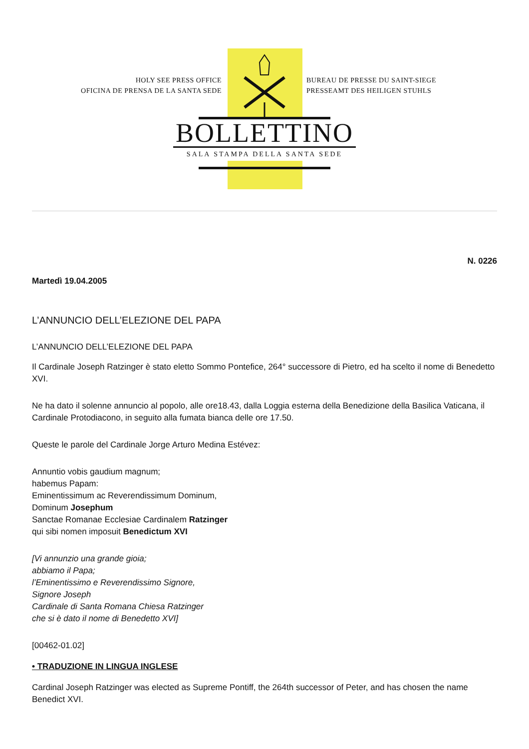HOLY SEE PRESS OFFICE
OFICINA DE PRENSA DE LA SANTA SEDE
BUREAU DE PRESSE DU SAINT-SIEGE
PRESSEAMT DES HEILIGEN STUHLS
BOLLETTINO
SALA STAMPA DELLA SANTA SEDE
N. 0226
Martedì 19.04.2005
L’ANNUNCIO DELL’ELEZIONE DEL PAPA
L’ANNUNCIO DELL’ELEZIONE DEL PAPA
Il Cardinale Joseph Ratzinger è stato eletto Sommo Pontefice, 264° successore di Pietro, ed ha scelto il nome di Benedetto XVI.
Ne ha dato il solenne annuncio al popolo, alle ore18.43, dalla Loggia esterna della Benedizione della Basilica Vaticana, il Cardinale Protodiacono, in seguito alla fumata bianca delle ore 17.50.
Queste le parole del Cardinale Jorge Arturo Medina Estévez:
Annuntio vobis gaudium magnum;
habemus Papam:
Eminentissimum ac Reverendissimum Dominum,
Dominum Josephum
Sanctae Romanae Ecclesiae Cardinalem Ratzinger
qui sibi nomen imposuit Benedictum XVI
[Vi annunzio una grande gioia;
abbiamo il Papa;
l’Eminentissimo e Reverendissimo Signore,
Signore Joseph
Cardinale di Santa Romana Chiesa Ratzinger
che si è dato il nome di Benedetto XVI]
[00462-01.02]
• TRADUZIONE IN LINGUA INGLESE
Cardinal Joseph Ratzinger was elected as Supreme Pontiff, the 264th successor of Peter, and has chosen the name Benedict XVI.